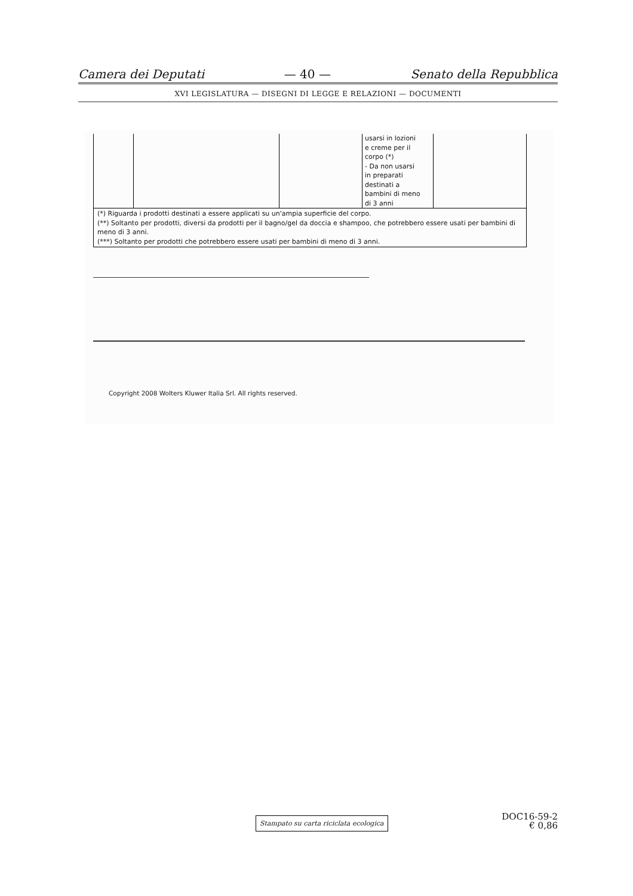Camera dei Deputati — 40 — Senato della Repubblica
XVI LEGISLATURA — DISEGNI DI LEGGE E RELAZIONI — DOCUMENTI
| | | | usarsi in lozioni e creme per il corpo (*) - Da non usarsi in preparati destinati a bambini di meno di 3 anni | |
| (*) Riguarda i prodotti destinati a essere applicati su un'ampia superficie del corpo. (**) Soltanto per prodotti, diversi da prodotti per il bagno/gel da doccia e shampoo, che potrebbero essere usati per bambini di meno di 3 anni. (***) Soltanto per prodotti che potrebbero essere usati per bambini di meno di 3 anni. | | | | |
Copyright 2008 Wolters Kluwer Italia Srl. All rights reserved.
Stampato su carta riciclata ecologica
DOC16-59-2
€ 0,86